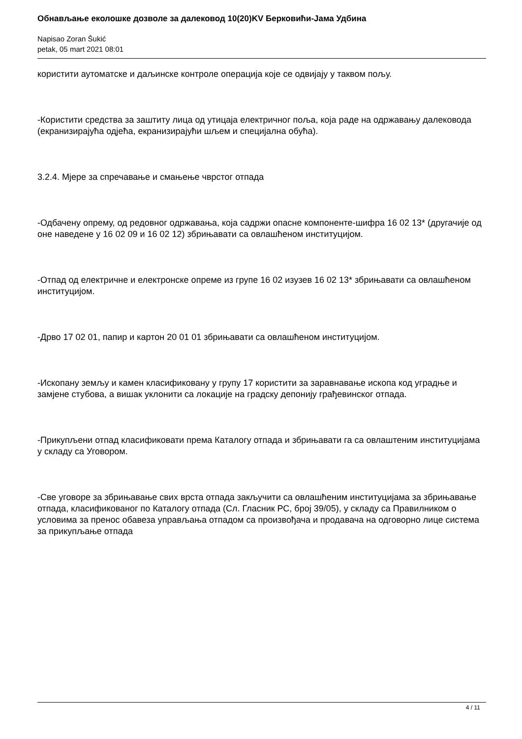Обнављање еколошке дозволе за далековод 10(20)KV Берковићи-Јама Удбина
Napisao Zoran Šukić
petak, 05 mart 2021 08:01
користити аутоматске и даљинске контроле операција које се одвијају у таквом пољу.
-Користити средства за заштиту лица од утицаја електричног поља, која раде на одржавању далековода (екранизирајућа одјећа, екранизирајући шљем и специјална обућа).
3.2.4. Мјере за спречавање и смањење чврстог отпада
-Одбачену опрему, од редовног одржавања, која садржи опасне компоненте-шифра 16 02 13* (другачије од оне наведене у 16 02 09 и 16 02 12) збрињавати са овлашћеном институцијом.
-Отпад од електричне и електронске опреме из групе 16 02 изузев 16 02 13* збрињавати са овлашћеном институцијом.
-Дрво 17 02 01, папир и картон 20 01 01 збрињавати са овлашћеном институцијом.
-Ископану земљу и камен класификовану у групу 17 користити за заравнавање ископа код уградње и замјене стубова, а вишак уклонити са локације на градску депонију грађевинског отпада.
-Прикупљени отпад класификовати према Каталогу отпада и збрињавати га са овлаштеним институцијама у складу са Уговором.
-Све уговоре за збрињавање свих врста отпада закључити са овлашћеним институцијама за збрињавање отпада, класификованог по Каталогу отпада (Сл. Гласник РС, број 39/05), у складу са Правилником о условима за пренос обавеза управљања отпадом са произвођача и продавача на одговорно лице система за прикупљање отпада
4 / 11